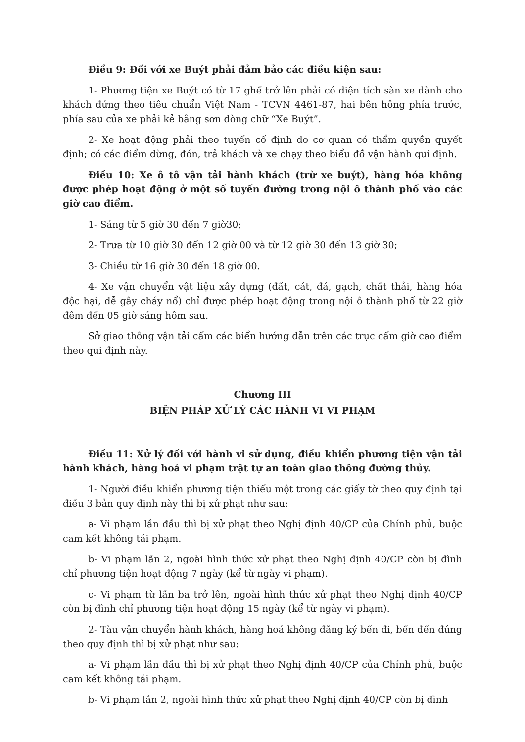Điều 9: Đối với xe Buýt phải đảm bảo các điều kiện sau:
1- Phương tiện xe Buýt có từ 17 ghế trở lên phải có diện tích sàn xe dành cho khách đứng theo tiêu chuẩn Việt Nam - TCVN 4461-87, hai bên hông phía trước, phía sau của xe phải kẻ bằng sơn dòng chữ “Xe Buýt”.
2- Xe hoạt động phải theo tuyến cố định do cơ quan có thẩm quyền quyết định; có các điểm dừng, đón, trả khách và xe chạy theo biểu đồ vận hành qui định.
Điều 10: Xe ô tô vận tải hành khách (trừ xe buýt), hàng hóa không được phép hoạt động ở một số tuyến đường trong nội ô thành phố vào các giờ cao điểm.
1- Sáng từ 5 giờ 30 đến 7 giờ30;
2- Trưa từ 10 giờ 30 đến 12 giờ 00 và từ 12 giờ 30 đến 13 giờ 30;
3- Chiều từ 16 giờ 30 đến 18 giờ 00.
4- Xe vận chuyển vật liệu xây dựng (đất, cát, đá, gạch, chất thải, hàng hóa độc hại, dễ gây cháy nổ) chỉ được phép hoạt động trong nội ô thành phố từ 22 giờ đêm đến 05 giờ sáng hôm sau.
Sở giao thông vận tải cấm các biển hướng dẫn trên các trục cấm giờ cao điểm theo qui định này.
Chương III
BIỆN PHÁP XỬ LÝ CÁC HÀNH VI VI PHẠM
Điều 11: Xử lý đối với hành vi sử dụng, điều khiển phương tiện vận tải hành khách, hàng hoá vi phạm trật tự an toàn giao thông đường thủy.
1- Người điều khiển phương tiện thiếu một trong các giấy tờ theo quy định tại điều 3 bản quy định này thì bị xử phạt như sau:
a- Vi phạm lần đầu thì bị xử phạt theo Nghị định 40/CP của Chính phủ, buộc cam kết không tái phạm.
b- Vi phạm lần 2, ngoài hình thức xử phạt theo Nghị định 40/CP còn bị đình chỉ phương tiện hoạt động 7 ngày (kể từ ngày vi phạm).
c- Vi phạm từ lần ba trở lên, ngoài hình thức xử phạt theo Nghị định 40/CP còn bị đình chỉ phương tiện hoạt động 15 ngày (kể từ ngày vi phạm).
2- Tàu vận chuyển hành khách, hàng hoá không đăng ký bến đi, bến đến đúng theo quy định thì bị xử phạt như sau:
a- Vi phạm lần đầu thì bị xử phạt theo Nghị định 40/CP của Chính phủ, buộc cam kết không tái phạm.
b- Vi phạm lần 2, ngoài hình thức xử phạt theo Nghị định 40/CP còn bị đình